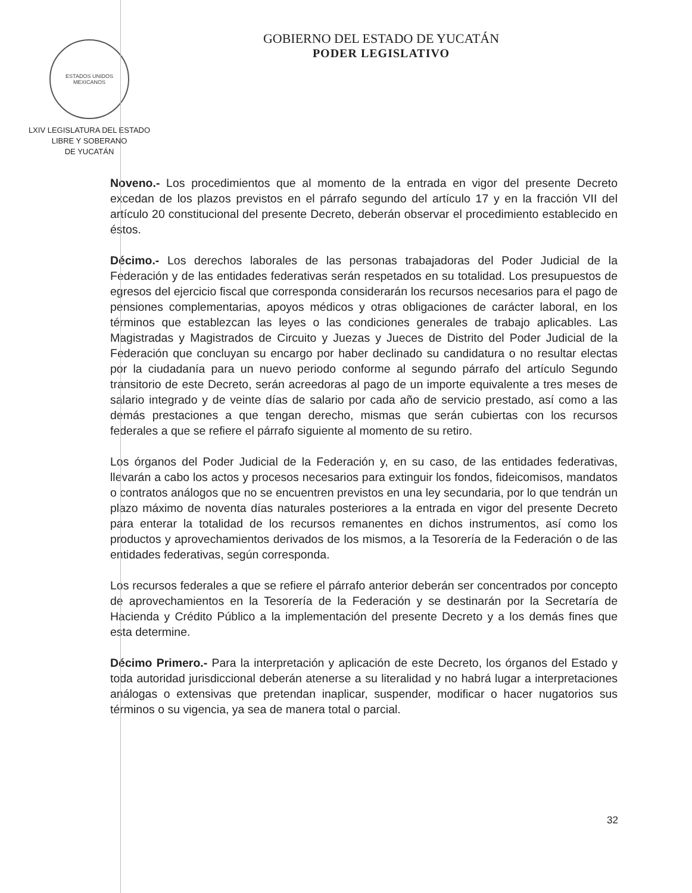ESTADOS UNIDOS MEXICANOS
LXIV LEGISLATURA DEL ESTADO
LIBRE Y SOBERANO
DE YUCATÁN
GOBIERNO DEL ESTADO DE YUCATÁN
PODER LEGISLATIVO
Noveno.- Los procedimientos que al momento de la entrada en vigor del presente Decreto excedan de los plazos previstos en el párrafo segundo del artículo 17 y en la fracción VII del artículo 20 constitucional del presente Decreto, deberán observar el procedimiento establecido en éstos.
Décimo.- Los derechos laborales de las personas trabajadoras del Poder Judicial de la Federación y de las entidades federativas serán respetados en su totalidad. Los presupuestos de egresos del ejercicio fiscal que corresponda considerarán los recursos necesarios para el pago de pensiones complementarias, apoyos médicos y otras obligaciones de carácter laboral, en los términos que establezcan las leyes o las condiciones generales de trabajo aplicables. Las Magistradas y Magistrados de Circuito y Juezas y Jueces de Distrito del Poder Judicial de la Federación que concluyan su encargo por haber declinado su candidatura o no resultar electas por la ciudadanía para un nuevo periodo conforme al segundo párrafo del artículo Segundo transitorio de este Decreto, serán acreedoras al pago de un importe equivalente a tres meses de salario integrado y de veinte días de salario por cada año de servicio prestado, así como a las demás prestaciones a que tengan derecho, mismas que serán cubiertas con los recursos federales a que se refiere el párrafo siguiente al momento de su retiro.
Los órganos del Poder Judicial de la Federación y, en su caso, de las entidades federativas, llevarán a cabo los actos y procesos necesarios para extinguir los fondos, fideicomisos, mandatos o contratos análogos que no se encuentren previstos en una ley secundaria, por lo que tendrán un plazo máximo de noventa días naturales posteriores a la entrada en vigor del presente Decreto para enterar la totalidad de los recursos remanentes en dichos instrumentos, así como los productos y aprovechamientos derivados de los mismos, a la Tesorería de la Federación o de las entidades federativas, según corresponda.
Los recursos federales a que se refiere el párrafo anterior deberán ser concentrados por concepto de aprovechamientos en la Tesorería de la Federación y se destinarán por la Secretaría de Hacienda y Crédito Público a la implementación del presente Decreto y a los demás fines que esta determine.
Décimo Primero.- Para la interpretación y aplicación de este Decreto, los órganos del Estado y toda autoridad jurisdiccional deberán atenerse a su literalidad y no habrá lugar a interpretaciones análogas o extensivas que pretendan inaplicar, suspender, modificar o hacer nugatorios sus términos o su vigencia, ya sea de manera total o parcial.
32